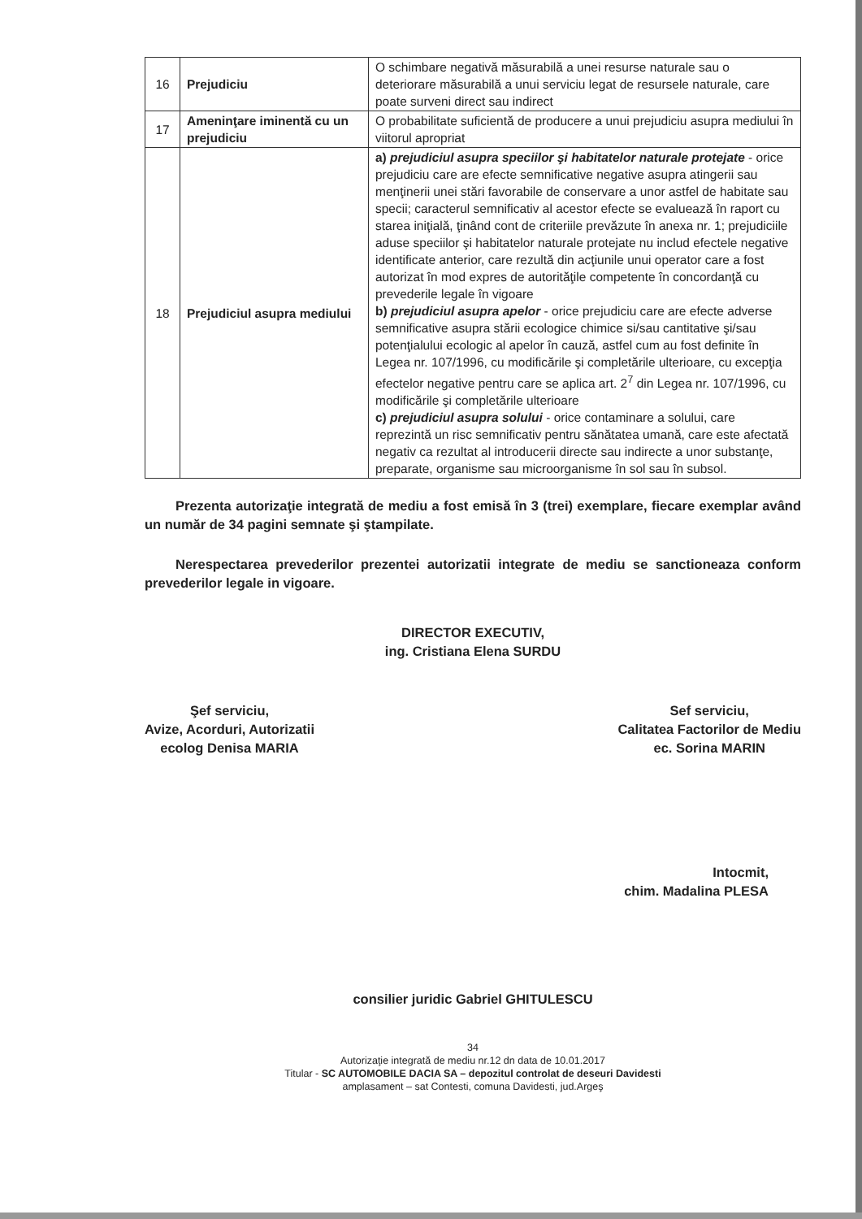| 16 | Prejudiciu | O schimbare negativă măsurabilă a unei resurse naturale sau o deteriorare măsurabilă a unui serviciu legat de resursele naturale, care poate surveni direct sau indirect |
| 17 | Ameninţare iminentă cu un prejudiciu | O probabilitate suficientă de producere a unui prejudiciu asupra mediului în viitorul apropriat |
| 18 | Prejudiciul asupra mediului | a) prejudiciul asupra speciilor şi habitatelor naturale protejate - orice prejudiciu care are efecte semnificative negative asupra atingerii sau menţinerii unei stări favorabile de conservare a unor astfel de habitate sau specii; caracterul semnificativ al acestor efecte se evaluează în raport cu starea iniţială, ţinând cont de criteriile prevăzute în anexa nr. 1; prejudiciile aduse speciilor şi habitatelor naturale protejate nu includ efectele negative identificate anterior, care rezultă din acţiunile unui operator care a fost autorizat în mod expres de autorităţile competente în concordanţă cu prevederile legale în vigoare b) prejudiciul asupra apelor - orice prejudiciu care are efecte adverse semnificative asupra stării ecologice chimice si/sau cantitative şi/sau potenţialului ecologic al apelor în cauză, astfel cum au fost definite în Legea nr. 107/1996, cu modificările şi completările ulterioare, cu excepţia efectelor negative pentru care se aplica art. 2<sup>7</sup> din Legea nr. 107/1996, cu modificările şi completările ulterioare c) prejudiciul asupra solului - orice contaminare a solului, care reprezintă un risc semnificativ pentru sănătatea umană, care este afectată negativ ca rezultat al introducerii directe sau indirecte a unor substanţe, preparate, organisme sau microorganisme în sol sau în subsol. |
Prezenta autorizaţie integrată de mediu a fost emisă în 3 (trei) exemplare, fiecare exemplar având un număr de 34 pagini semnate şi ştampilate.
Nerespectarea prevederilor prezentei autorizatii integrate de mediu se sanctioneaza conform prevederilor legale in vigoare.
DIRECTOR EXECUTIV,
ing. Cristiana Elena SURDU
Şef serviciu,
Avize, Acorduri, Autorizatii
ecolog Denisa MARIA
Sef serviciu,
Calitatea Factorilor de Mediu
ec. Sorina MARIN
Intocmit,
chim. Madalina PLESA
consilier juridic Gabriel GHITULESCU
34
Autorizaţie integrată de mediu nr.12 dn data de 10.01.2017
Titular - SC AUTOMOBILE DACIA SA – depozitul controlat de deseuri Davidesti
amplasament – sat Contesti, comuna Davidesti, jud.Argeş